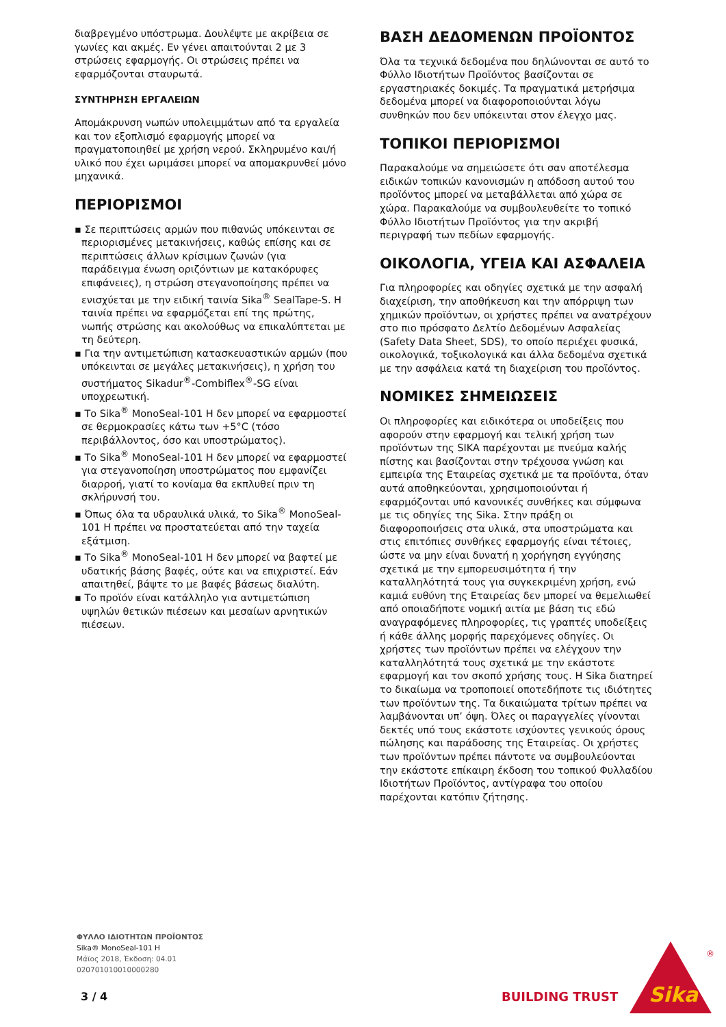διαβρεγμένο υπόστρωμα. Δουλέψτε με ακρίβεια σε γωνίες και ακμές. Εν γένει απαιτούνται 2 με 3 στρώσεις εφαρμογής. Οι στρώσεις πρέπει να εφαρμόζονται σταυρωτά.
ΣΥΝΤΗΡΗΣΗ ΕΡΓΑΛΕΙΩΝ
Απομάκρυνση νωπών υπολειμμάτων από τα εργαλεία και τον εξοπλισμό εφαρμογής μπορεί να πραγματοποιηθεί με χρήση νερού. Σκληρυμένο και/ή υλικό που έχει ωριμάσει μπορεί να απομακρυνθεί μόνο μηχανικά.
ΠΕΡΙΟΡΙΣΜΟΙ
▪ Σε περιπτώσεις αρμών που πιθανώς υπόκεινται σε περιορισμένες μετακινήσεις, καθώς επίσης και σε περιπτώσεις άλλων κρίσιμων ζωνών (για παράδειγμα ένωση οριζόντιων με κατακόρυφες επιφάνειες), η στρώση στεγανοποίησης πρέπει να ενισχύεται με την ειδική ταινία Sika<sup>®</sup> SealTape-S. Η ταινία πρέπει να εφαρμόζεται επί της πρώτης, νωπής στρώσης και ακολούθως να επικαλύπτεται με τη δεύτερη.
▪ Για την αντιμετώπιση κατασκευαστικών αρμών (που υπόκεινται σε μεγάλες μετακινήσεις), η χρήση του συστήματος Sikadur<sup>®</sup>-Combiflex<sup>®</sup>-SG είναι υποχρεωτική.
▪ Το Sika<sup>®</sup> MonoSeal-101 H δεν μπορεί να εφαρμοστεί σε θερμοκρασίες κάτω των +5°C (τόσο περιβάλλοντος, όσο και υποστρώματος).
▪ Το Sika<sup>®</sup> MonoSeal-101 H δεν μπορεί να εφαρμοστεί για στεγανοποίηση υποστρώματος που εμφανίζει διαρροή, γιατί το κονίαμα θα εκπλυθεί πριν τη σκλήρυνσή του.
▪ Όπως όλα τα υδραυλικά υλικά, το Sika<sup>®</sup> MonoSeal-101 H πρέπει να προστατεύεται από την ταχεία εξάτμιση.
▪ Το Sika<sup>®</sup> MonoSeal-101 H δεν μπορεί να βαφτεί με υδατικής βάσης βαφές, ούτε και να επιχριστεί. Εάν απαιτηθεί, βάψτε το με βαφές βάσεως διαλύτη.
▪ Το προϊόν είναι κατάλληλο για αντιμετώπιση υψηλών θετικών πιέσεων και μεσαίων αρνητικών πιέσεων.
ΒΑΣΗ ΔΕΔΟΜΕΝΩΝ ΠΡΟΪΟΝΤΟΣ
Όλα τα τεχνικά δεδομένα που δηλώνονται σε αυτό το Φύλλο Ιδιοτήτων Προϊόντος βασίζονται σε εργαστηριακές δοκιμές. Τα πραγματικά μετρήσιμα δεδομένα μπορεί να διαφοροποιούνται λόγω συνθηκών που δεν υπόκεινται στον έλεγχο μας.
ΤΟΠΙΚΟΙ ΠΕΡΙΟΡΙΣΜΟΙ
Παρακαλούμε να σημειώσετε ότι σαν αποτέλεσμα ειδικών τοπικών κανονισμών η απόδοση αυτού του προϊόντος μπορεί να μεταβάλλεται από χώρα σε χώρα. Παρακαλούμε να συμβουλευθείτε το τοπικό Φύλλο Ιδιοτήτων Προϊόντος για την ακριβή περιγραφή των πεδίων εφαρμογής.
ΟΙΚΟΛΟΓΙΑ, ΥΓΕΙΑ ΚΑΙ ΑΣΦΑΛΕΙΑ
Για πληροφορίες και οδηγίες σχετικά με την ασφαλή διαχείριση, την αποθήκευση και την απόρριψη των χημικών προϊόντων, οι χρήστες πρέπει να ανατρέχουν στο πιο πρόσφατο Δελτίο Δεδομένων Ασφαλείας (Safety Data Sheet, SDS), το οποίο περιέχει φυσικά, οικολογικά, τοξικολογικά και άλλα δεδομένα σχετικά με την ασφάλεια κατά τη διαχείριση του προϊόντος.
ΝΟΜΙΚΕΣ ΣΗΜΕΙΩΣΕΙΣ
Οι πληροφορίες και ειδικότερα οι υποδείξεις που αφορούν στην εφαρμογή και τελική χρήση των προϊόντων της SIKA παρέχονται με πνεύμα καλής πίστης και βασίζονται στην τρέχουσα γνώση και εμπειρία της Εταιρείας σχετικά με τα προϊόντα, όταν αυτά αποθηκεύονται, χρησιμοποιούνται ή εφαρμόζονται υπό κανονικές συνθήκες και σύμφωνα με τις οδηγίες της Sika. Στην πράξη οι διαφοροποιήσεις στα υλικά, στα υποστρώματα και στις επιτόπιες συνθήκες εφαρμογής είναι τέτοιες, ώστε να μην είναι δυνατή η χορήγηση εγγύησης σχετικά με την εμπορευσιμότητα ή την καταλληλότητά τους για συγκεκριμένη χρήση, ενώ καμιά ευθύνη της Εταιρείας δεν μπορεί να θεμελιωθεί από οποιαδήποτε νομική αιτία με βάση τις εδώ αναγραφόμενες πληροφορίες, τις γραπτές υποδείξεις ή κάθε άλλης μορφής παρεχόμενες οδηγίες. Οι χρήστες των προϊόντων πρέπει να ελέγχουν την καταλληλότητά τους σχετικά με την εκάστοτε εφαρμογή και τον σκοπό χρήσης τους. Η Sika διατηρεί το δικαίωμα να τροποποιεί οποτεδήποτε τις ιδιότητες των προϊόντων της. Τα δικαιώματα τρίτων πρέπει να λαμβάνονται υπ’ όψη. Όλες οι παραγγελίες γίνονται δεκτές υπό τους εκάστοτε ισχύοντες γενικούς όρους πώλησης και παράδοσης της Εταιρείας. Οι χρήστες των προϊόντων πρέπει πάντοτε να συμβουλεύονται την εκάστοτε επίκαιρη έκδοση του τοπικού Φυλλαδίου Ιδιοτήτων Προϊόντος, αντίγραφα του οποίου παρέχονται κατόπιν ζήτησης.
ΦΥΛΛΟ ΙΔΙΟΤΗΤΩΝ ΠΡΟΪΟΝΤΟΣ
Sika® MonoSeal-101 H
Μάϊος 2018, Έκδοση: 04.01
020701010010000280
3 / 4 BUILDING TRUST
Sika
®